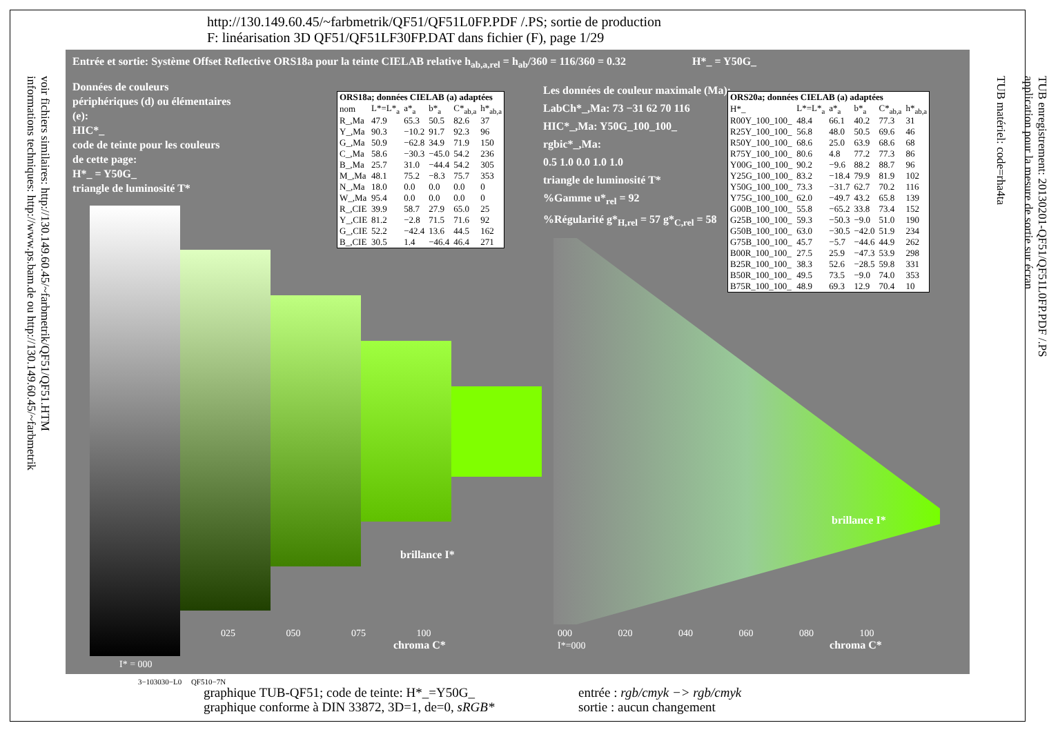http://130.149.60.45/~farbmetrik/QF51/QF51L0FP.PDF /.PS; sortie de production
F: linéarisation 3D QF51/QF51LF30FP.DAT dans fichier (F), page 1/29
voir fichiers similaires: http://130.149.60.45/~farbmetrik/QF51/QF51.HTM
informations techniques: http://www.ps.bam.de ou http://130.149.60.45/~farbmetrik
TUB enregistrement: 20130201-QF51/QF51L0FP.PDF /.PS
application pour la mesure de sortie sur écran
TUB matériel: code=rha4ta
Entrée et sortie: Système Offset Reflective ORS18a pour la teinte CIELAB relative h<sub>ab,a,rel</sub> = h<sub>ab</sub>/360 = 116/360 = 0.32 H*_ = Y50G_
Données de couleurs périphériques (d) ou élémentaires (e):
HIC*_
code de teinte pour les couleurs de cette page:
H*_ = Y50G_
triangle de luminosité T*
| ORS18a; données CIELAB (a) adaptées | | | | | |
| --- | --- | --- | --- | --- | --- |
| nom | L*=L*<sub>a</sub> | a*<sub>a</sub> | b*<sub>a</sub> | C*<sub>ab,a</sub> | h*<sub>ab,a</sub> |
| R_,Ma | 47.9 | 65.3 | 50.5 | 82.6 | 37 |
| Y_,Ma | 90.3 | −10.2 | 91.7 | 92.3 | 96 |
| G_,Ma | 50.9 | −62.8 | 34.9 | 71.9 | 150 |
| C_,Ma | 58.6 | −30.3 | −45.0 | 54.2 | 236 |
| B_,Ma | 25.7 | 31.0 | −44.4 | 54.2 | 305 |
| M_,Ma | 48.1 | 75.2 | −8.3 | 75.7 | 353 |
| N_,Ma | 18.0 | 0.0 | 0.0 | 0.0 | 0 |
| W_,Ma | 95.4 | 0.0 | 0.0 | 0.0 | 0 |
| R_,CIE | 39.9 | 58.7 | 27.9 | 65.0 | 25 |
| Y_,CIE | 81.2 | −2.8 | 71.5 | 71.6 | 92 |
| G_,CIE | 52.2 | −42.4 | 13.6 | 44.5 | 162 |
| B_,CIE | 30.5 | 1.4 | −46.4 | 46.4 | 271 |
Les données de couleur maximale (Ma):
LabCh*_,Ma: 73 −31 62 70 116
HIC*_,Ma: Y50G_100_100_
rgbic*_,Ma:
0.5 1.0 0.0 1.0 1.0
triangle de luminosité T*
%Gamme u*<sub>rel</sub> = 92
%Régularité g*<sub>H,rel</sub> = 57 g*<sub>C,rel</sub> = 58
| ORS20a; données CIELAB (a) adaptées | | | | | |
| --- | --- | --- | --- | --- | --- |
| H*_ | L*=L*<sub>a</sub> | a*<sub>a</sub> | b*<sub>a</sub> | C*<sub>ab,a</sub> | h*<sub>ab,a</sub> |
| R00Y_100_100_ | 48.4 | 66.1 | 40.2 | 77.3 | 31 |
| R25Y_100_100_ | 56.8 | 48.0 | 50.5 | 69.6 | 46 |
| R50Y_100_100_ | 68.6 | 25.0 | 63.9 | 68.6 | 68 |
| R75Y_100_100_ | 80.6 | 4.8 | 77.2 | 77.3 | 86 |
| Y00G_100_100_ | 90.2 | −9.6 | 88.2 | 88.7 | 96 |
| Y25G_100_100_ | 83.2 | −18.4 | 79.9 | 81.9 | 102 |
| Y50G_100_100_ | 73.3 | −31.7 | 62.7 | 70.2 | 116 |
| Y75G_100_100_ | 62.0 | −49.7 | 43.2 | 65.8 | 139 |
| G00B_100_100_ | 55.8 | −65.2 | 33.8 | 73.4 | 152 |
| G25B_100_100_ | 59.3 | −50.3 | −9.0 | 51.0 | 190 |
| G50B_100_100_ | 63.0 | −30.5 | −42.0 | 51.9 | 234 |
| G75B_100_100_ | 45.7 | −5.7 | −44.6 | 44.9 | 262 |
| B00R_100_100_ | 27.5 | 25.9 | −47.3 | 53.9 | 298 |
| B25R_100_100_ | 38.3 | 52.6 | −28.5 | 59.8 | 331 |
| B50R_100_100_ | 49.5 | 73.5 | −9.0 | 74.0 | 353 |
| B75R_100_100_ | 48.9 | 69.3 | 12.9 | 70.4 | 10 |
025 050 075 100
chroma C*
000 020 040 060 080 100
I*=000 chroma C*
brillance I*
brillance I*
I* = 000
3−103030−L0 QF510−7N
graphique TUB-QF51; code de teinte: H*_=Y50G_
graphique conforme à DIN 33872, 3D=1, de=0, sRGB*
entrée : rgb/cmyk −> rgb/cmyk
sortie : aucun changement